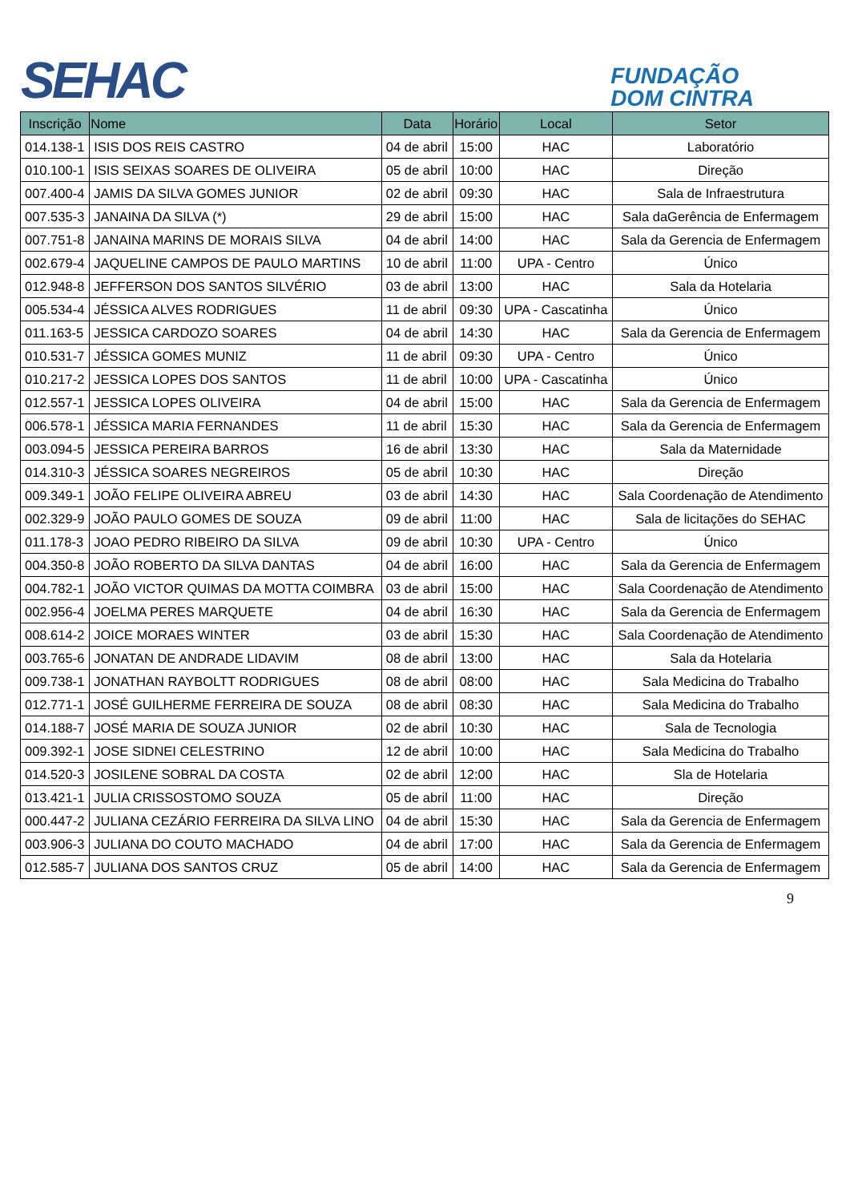SEHAC
FUNDAÇÃO
DOM CINTRA
| Inscrição | Nome | Data | Horário | Local | Setor |
| --- | --- | --- | --- | --- | --- |
| 014.138-1 | ISIS DOS REIS CASTRO | 04 de abril | 15:00 | HAC | Laboratório |
| 010.100-1 | ISIS SEIXAS SOARES DE OLIVEIRA | 05 de abril | 10:00 | HAC | Direção |
| 007.400-4 | JAMIS DA SILVA GOMES JUNIOR | 02 de abril | 09:30 | HAC | Sala de Infraestrutura |
| 007.535-3 | JANAINA DA SILVA (*) | 29 de abril | 15:00 | HAC | Sala daGerência de Enfermagem |
| 007.751-8 | JANAINA MARINS DE MORAIS SILVA | 04 de abril | 14:00 | HAC | Sala da Gerencia de Enfermagem |
| 002.679-4 | JAQUELINE CAMPOS DE PAULO MARTINS | 10 de abril | 11:00 | UPA - Centro | Único |
| 012.948-8 | JEFFERSON DOS SANTOS SILVÉRIO | 03 de abril | 13:00 | HAC | Sala da Hotelaria |
| 005.534-4 | JÉSSICA ALVES RODRIGUES | 11 de abril | 09:30 | UPA - Cascatinha | Único |
| 011.163-5 | JESSICA CARDOZO SOARES | 04 de abril | 14:30 | HAC | Sala da Gerencia de Enfermagem |
| 010.531-7 | JÉSSICA GOMES MUNIZ | 11 de abril | 09:30 | UPA - Centro | Único |
| 010.217-2 | JESSICA LOPES DOS SANTOS | 11 de abril | 10:00 | UPA - Cascatinha | Único |
| 012.557-1 | JESSICA LOPES OLIVEIRA | 04 de abril | 15:00 | HAC | Sala da Gerencia de Enfermagem |
| 006.578-1 | JÉSSICA MARIA FERNANDES | 11 de abril | 15:30 | HAC | Sala da Gerencia de Enfermagem |
| 003.094-5 | JESSICA PEREIRA BARROS | 16 de abril | 13:30 | HAC | Sala da Maternidade |
| 014.310-3 | JÉSSICA SOARES NEGREIROS | 05 de abril | 10:30 | HAC | Direção |
| 009.349-1 | JOÃO FELIPE OLIVEIRA ABREU | 03 de abril | 14:30 | HAC | Sala Coordenação de Atendimento |
| 002.329-9 | JOÃO PAULO GOMES DE SOUZA | 09 de abril | 11:00 | HAC | Sala de licitações do SEHAC |
| 011.178-3 | JOAO PEDRO RIBEIRO DA SILVA | 09 de abril | 10:30 | UPA - Centro | Único |
| 004.350-8 | JOÃO ROBERTO DA SILVA DANTAS | 04 de abril | 16:00 | HAC | Sala da Gerencia de Enfermagem |
| 004.782-1 | JOÃO VICTOR QUIMAS DA MOTTA COIMBRA | 03 de abril | 15:00 | HAC | Sala Coordenação de Atendimento |
| 002.956-4 | JOELMA PERES MARQUETE | 04 de abril | 16:30 | HAC | Sala da Gerencia de Enfermagem |
| 008.614-2 | JOICE MORAES WINTER | 03 de abril | 15:30 | HAC | Sala Coordenação de Atendimento |
| 003.765-6 | JONATAN DE ANDRADE LIDAVIM | 08 de abril | 13:00 | HAC | Sala da Hotelaria |
| 009.738-1 | JONATHAN RAYBOLTT RODRIGUES | 08 de abril | 08:00 | HAC | Sala Medicina do Trabalho |
| 012.771-1 | JOSÉ GUILHERME FERREIRA DE SOUZA | 08 de abril | 08:30 | HAC | Sala Medicina do Trabalho |
| 014.188-7 | JOSÉ MARIA DE SOUZA JUNIOR | 02 de abril | 10:30 | HAC | Sala de Tecnologia |
| 009.392-1 | JOSE SIDNEI CELESTRINO | 12 de abril | 10:00 | HAC | Sala Medicina do Trabalho |
| 014.520-3 | JOSILENE SOBRAL DA COSTA | 02 de abril | 12:00 | HAC | Sla de Hotelaria |
| 013.421-1 | JULIA CRISSOSTOMO SOUZA | 05 de abril | 11:00 | HAC | Direção |
| 000.447-2 | JULIANA CEZÁRIO FERREIRA DA SILVA LINO | 04 de abril | 15:30 | HAC | Sala da Gerencia de Enfermagem |
| 003.906-3 | JULIANA DO COUTO MACHADO | 04 de abril | 17:00 | HAC | Sala da Gerencia de Enfermagem |
| 012.585-7 | JULIANA DOS SANTOS CRUZ | 05 de abril | 14:00 | HAC | Sala da Gerencia de Enfermagem |
9